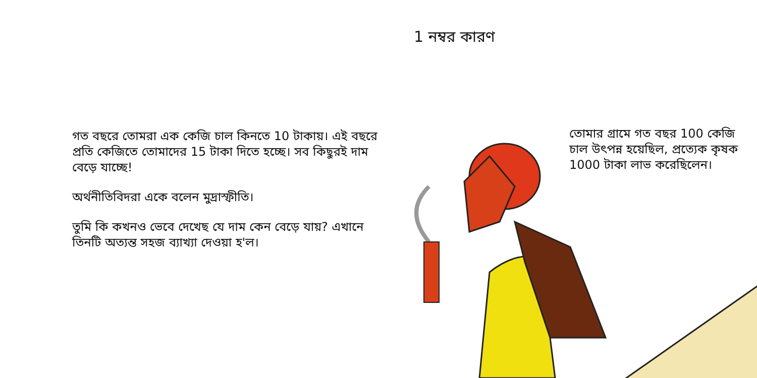গত বছরে তোমরা এক কেজি চাল কিনতে 10 টাকায়। এই বছরে প্রতি কেজিতে তোমাদের 15 টাকা দিতে হচ্ছে। সব কিছুরই দাম বেড়ে যাচ্ছে!
অর্থনীতিবিদরা একে বলেন মুদ্রাস্ফীতি।
তুমি কি কখনও ভেবে দেখেছ যে দাম কেন বেড়ে যায়? এখানে তিনটি অত্যন্ত সহজ ব্যাখ্যা দেওয়া হ'ল।
1 নম্বর কারণ
তোমার গ্রামে গত বছর 100 কেজি চাল উৎপন্ন হয়েছিল, প্রত্যেক কৃষক 1000 টাকা লাভ করেছিলেন।